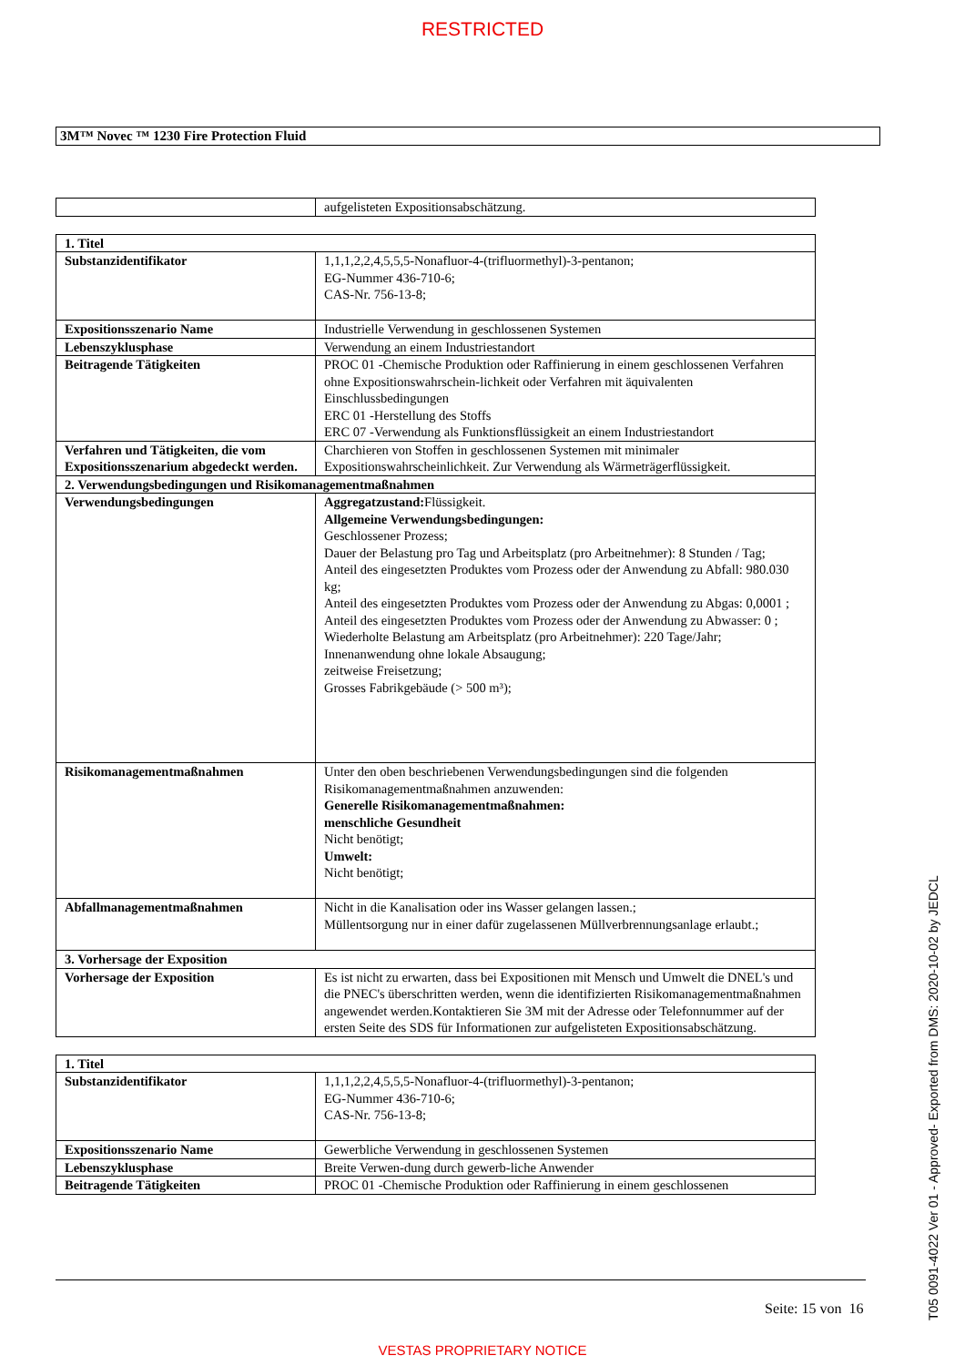RESTRICTED
3M™ Novec ™ 1230 Fire Protection Fluid
| | aufgelisteten Expositionsabschätzung. |
| 1. Titel | |
| Substanzidentifikator | 1,1,1,2,2,4,5,5,5-Nonafluor-4-(trifluormethyl)-3-pentanon; EG-Nummer 436-710-6; CAS-Nr. 756-13-8; |
| Expositionsszenario Name | Industrielle Verwendung in geschlossenen Systemen |
| Lebenszyklusphase | Verwendung an einem Industriestandort |
| Beitragende Tätigkeiten | PROC 01 -Chemische Produktion oder Raffinierung in einem geschlossenen Verfahren ohne Expositionswahrschein-lichkeit oder Verfahren mit äquivalenten Einschlussbedingungen ERC 01 -Herstellung des Stoffs ERC 07 -Verwendung als Funktionsflüssigkeit an einem Industriestandort |
| Verfahren und Tätigkeiten, die vom Expositionsszenarium abgedeckt werden. | Charchieren von Stoffen in geschlossenen Systemen mit minimaler Expositionswahrscheinlichkeit. Zur Verwendung als Wärmeträgerflüssigkeit. |
| 2. Verwendungsbedingungen und Risikomanagementmaßnahmen | |
| Verwendungsbedingungen | Aggregatzustand: Flüssigkeit. Allgemeine Verwendungsbedingungen: Geschlossener Prozess; Dauer der Belastung pro Tag und Arbeitsplatz (pro Arbeitnehmer): 8 Stunden / Tag; Anteil des eingesetzten Produktes vom Prozess oder der Anwendung zu Abfall: 980.030 kg; Anteil des eingesetzten Produktes vom Prozess oder der Anwendung zu Abgas: 0,0001 ; Anteil des eingesetzten Produktes vom Prozess oder der Anwendung zu Abwasser: 0 ; Wiederholte Belastung am Arbeitsplatz (pro Arbeitnehmer): 220 Tage/Jahr; Innenanwendung ohne lokale Absaugung; zeitweise Freisetzung; Grosses Fabrikgebäude (> 500 m³); |
| Risikomanagementmaßnahmen | Unter den oben beschriebenen Verwendungsbedingungen sind die folgenden Risikomanagementmaßnahmen anzuwenden: Generelle Risikomanagementmaßnahmen: menschliche Gesundheit Nicht benötigt; Umwelt: Nicht benötigt; |
| Abfallmanagementmaßnahmen | Nicht in die Kanalisation oder ins Wasser gelangen lassen.; Müllentsorgung nur in einer dafür zugelassenen Müllverbrennungsanlage erlaubt.; |
| 3. Vorhersage der Exposition | |
| Vorhersage der Exposition | Es ist nicht zu erwarten, dass bei Expositionen mit Mensch und Umwelt die DNEL's und die PNEC's überschritten werden, wenn die identifizierten Risikomanagementmaßnahmen angewendet werden.Kontaktieren Sie 3M mit der Adresse oder Telefonnummer auf der ersten Seite des SDS für Informationen zur aufgelisteten Expositionsabschätzung. |
| 1. Titel | |
| Substanzidentifikator | 1,1,1,2,2,4,5,5,5-Nonafluor-4-(trifluormethyl)-3-pentanon; EG-Nummer 436-710-6; CAS-Nr. 756-13-8; |
| Expositionsszenario Name | Gewerbliche Verwendung in geschlossenen Systemen |
| Lebenszyklusphase | Breite Verwen-dung durch gewerb-liche Anwender |
| Beitragende Tätigkeiten | PROC 01 -Chemische Produktion oder Raffinierung in einem geschlossenen |
Seite: 15 von 16
VESTAS PROPRIETARY NOTICE
T05 0091-4022 Ver 01 - Approved- Exported from DMS: 2020-10-02 by JEDCL